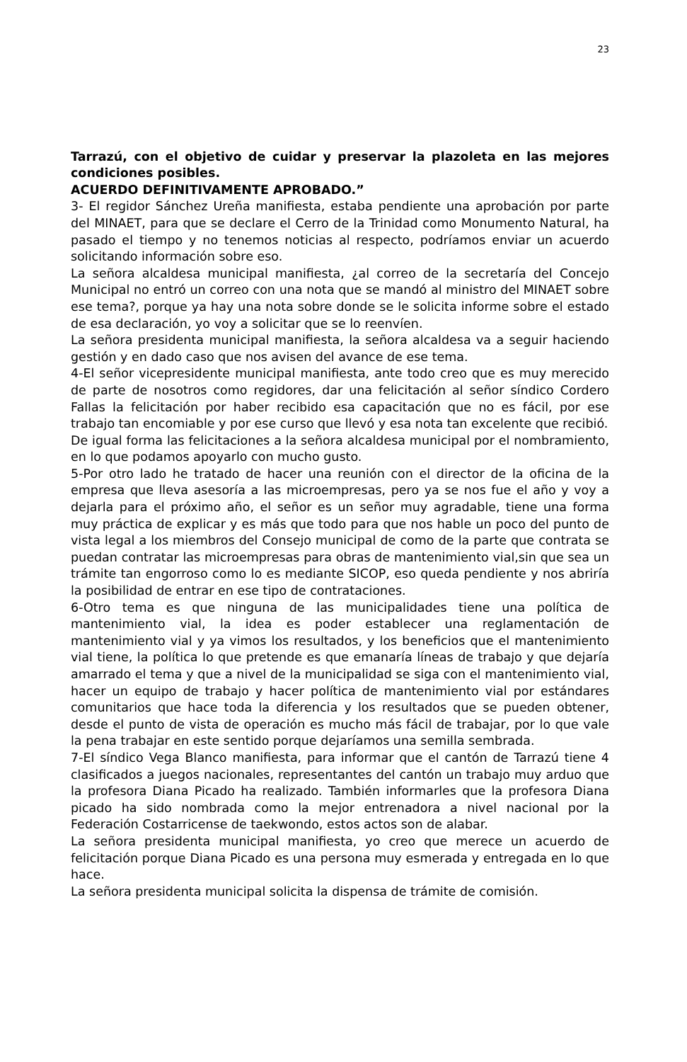23
Tarrazú, con el objetivo de cuidar y preservar la plazoleta en las mejores condiciones posibles.
ACUERDO DEFINITIVAMENTE APROBADO.”
3- El regidor Sánchez Ureña manifiesta, estaba pendiente una aprobación por parte del MINAET, para que se declare el Cerro de la Trinidad como Monumento Natural, ha pasado el tiempo y no tenemos noticias al respecto, podríamos enviar un acuerdo solicitando información sobre eso.
La señora alcaldesa municipal manifiesta, ¿al correo de la secretaría del Concejo Municipal no entró un correo con una nota que se mandó al ministro del MINAET sobre ese tema?, porque ya hay una nota sobre donde se le solicita informe sobre el estado de esa declaración, yo voy a solicitar que se lo reenvíen.
La señora presidenta municipal manifiesta, la señora alcaldesa va a seguir haciendo gestión y en dado caso que nos avisen del avance de ese tema.
4-El señor vicepresidente municipal manifiesta, ante todo creo que es muy merecido de parte de nosotros como regidores, dar una felicitación al señor síndico Cordero Fallas la felicitación por haber recibido esa capacitación que no es fácil, por ese trabajo tan encomiable y por ese curso que llevó y esa nota tan excelente que recibió.
De igual forma las felicitaciones a la señora alcaldesa municipal por el nombramiento, en lo que podamos apoyarlo con mucho gusto.
5-Por otro lado he tratado de hacer una reunión con el director de la oficina de la empresa que lleva asesoría a las microempresas, pero ya se nos fue el año y voy a dejarla para el próximo año, el señor es un señor muy agradable, tiene una forma muy práctica de explicar y es más que todo para que nos hable un poco del punto de vista legal a los miembros del Consejo municipal de como de la parte que contrata se puedan contratar las microempresas para obras de mantenimiento vial,sin que sea un trámite tan engorroso como lo es mediante SICOP, eso queda pendiente y nos abriría la posibilidad de entrar en ese tipo de contrataciones.
6-Otro tema es que ninguna de las municipalidades tiene una política de mantenimiento vial, la idea es poder establecer una reglamentación de mantenimiento vial y ya vimos los resultados, y los beneficios que el mantenimiento vial tiene, la política lo que pretende es que emanaría líneas de trabajo y que dejaría amarrado el tema y que a nivel de la municipalidad se siga con el mantenimiento vial, hacer un equipo de trabajo y hacer política de mantenimiento vial por estándares comunitarios que hace toda la diferencia y los resultados que se pueden obtener, desde el punto de vista de operación es mucho más fácil de trabajar, por lo que vale la pena trabajar en este sentido porque dejaríamos una semilla sembrada.
7-El síndico Vega Blanco manifiesta, para informar que el cantón de Tarrazú tiene 4 clasificados a juegos nacionales, representantes del cantón un trabajo muy arduo que la profesora Diana Picado ha realizado. También informarles que la profesora Diana picado ha sido nombrada como la mejor entrenadora a nivel nacional por la Federación Costarricense de taekwondo, estos actos son de alabar.
La señora presidenta municipal manifiesta, yo creo que merece un acuerdo de felicitación porque Diana Picado es una persona muy esmerada y entregada en lo que hace.
La señora presidenta municipal solicita la dispensa de trámite de comisión.